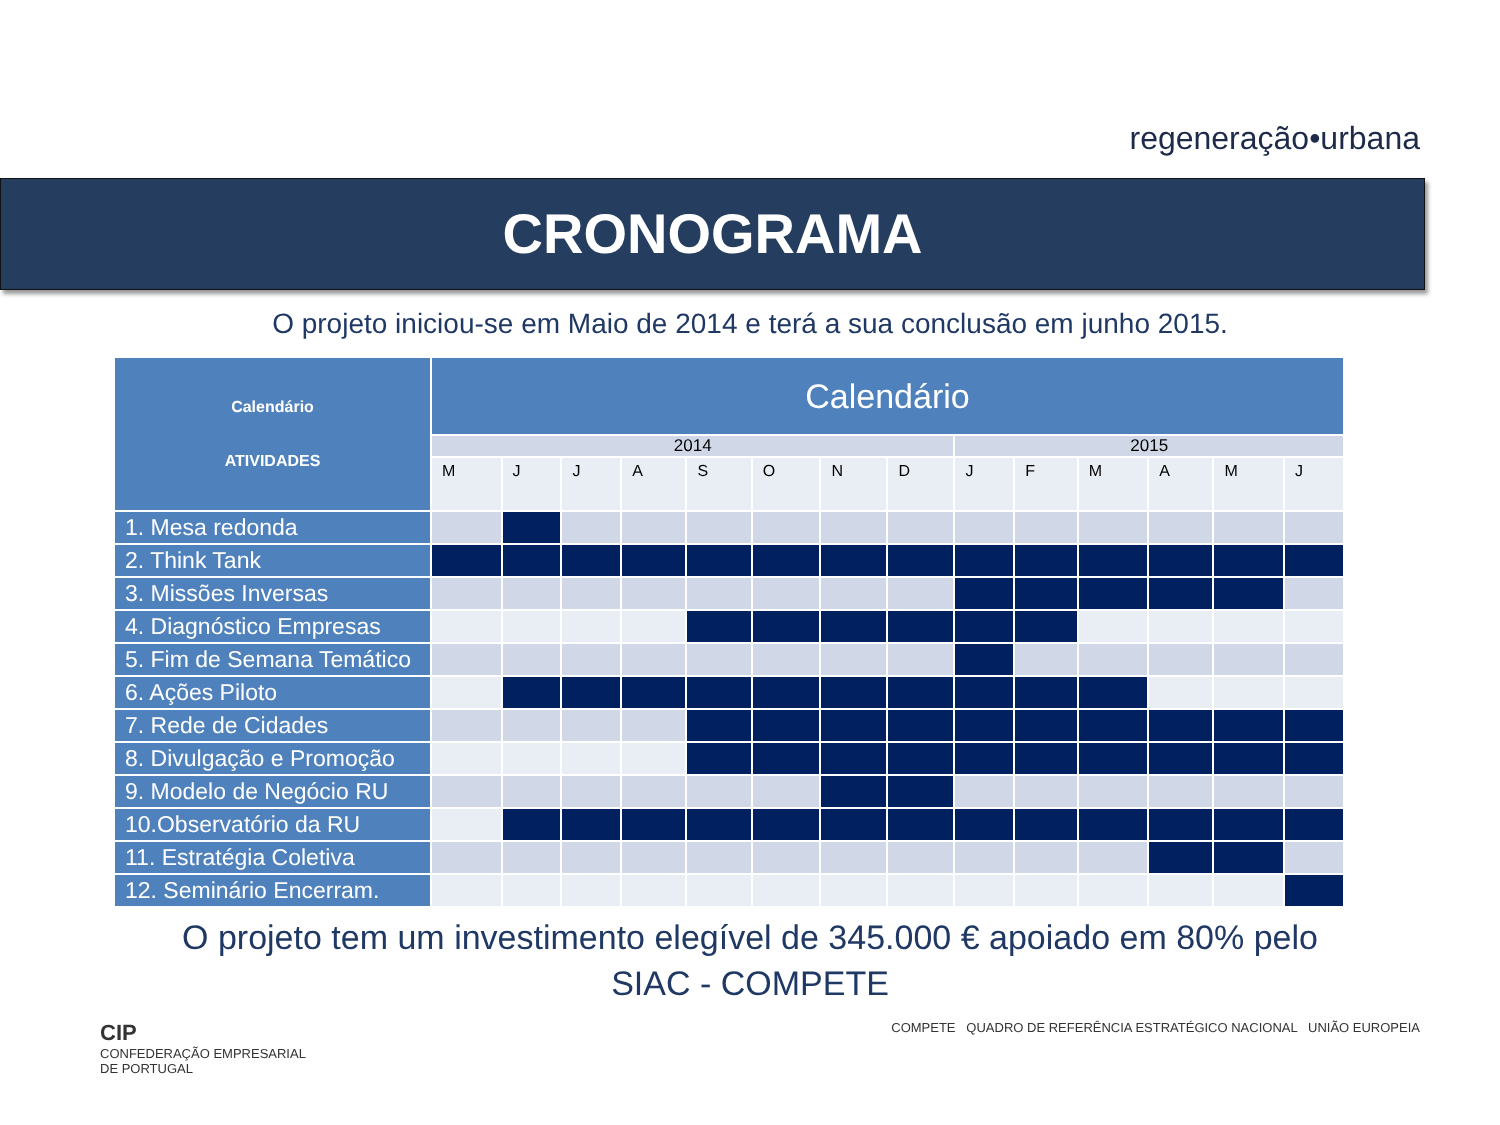regeneração•urbana
CRONOGRAMA
O projeto iniciou-se em Maio de 2014 e terá a sua conclusão em junho 2015.
| Calendário ATIVIDADES | Calendário | | | | | | | | | | | | | |
| --- | --- | --- | --- | --- | --- | --- | --- | --- | --- | --- | --- | --- | --- | --- |
| | 2014 | | | | | | | | 2015 | | | | | |
| | M | J | J | A | S | O | N | D | J | F | M | A | M | J |
| 1. Mesa redonda | | | | | | | | | | | | | | |
| 2. Think Tank | | | | | | | | | | | | | | |
| 3. Missões Inversas | | | | | | | | | | | | | | |
| 4. Diagnóstico Empresas | | | | | | | | | | | | | | |
| 5. Fim de Semana Temático | | | | | | | | | | | | | | |
| 6. Ações Piloto | | | | | | | | | | | | | | |
| 7. Rede de Cidades | | | | | | | | | | | | | | |
| 8. Divulgação e Promoção | | | | | | | | | | | | | | |
| 9. Modelo de Negócio RU | | | | | | | | | | | | | | |
| 10.Observatório da RU | | | | | | | | | | | | | | |
| 11. Estratégia Coletiva | | | | | | | | | | | | | | |
| 12. Seminário Encerram. | | | | | | | | | | | | | | |
O projeto tem um investimento elegível de 345.000 € apoiado em 80% pelo
SIAC - COMPETE
CIP
CONFEDERAÇÃO EMPRESARIAL
DE PORTUGAL
COMPETE QUADRO DE REFERÊNCIA ESTRATÉGICO NACIONAL UNIÃO EUROPEIA